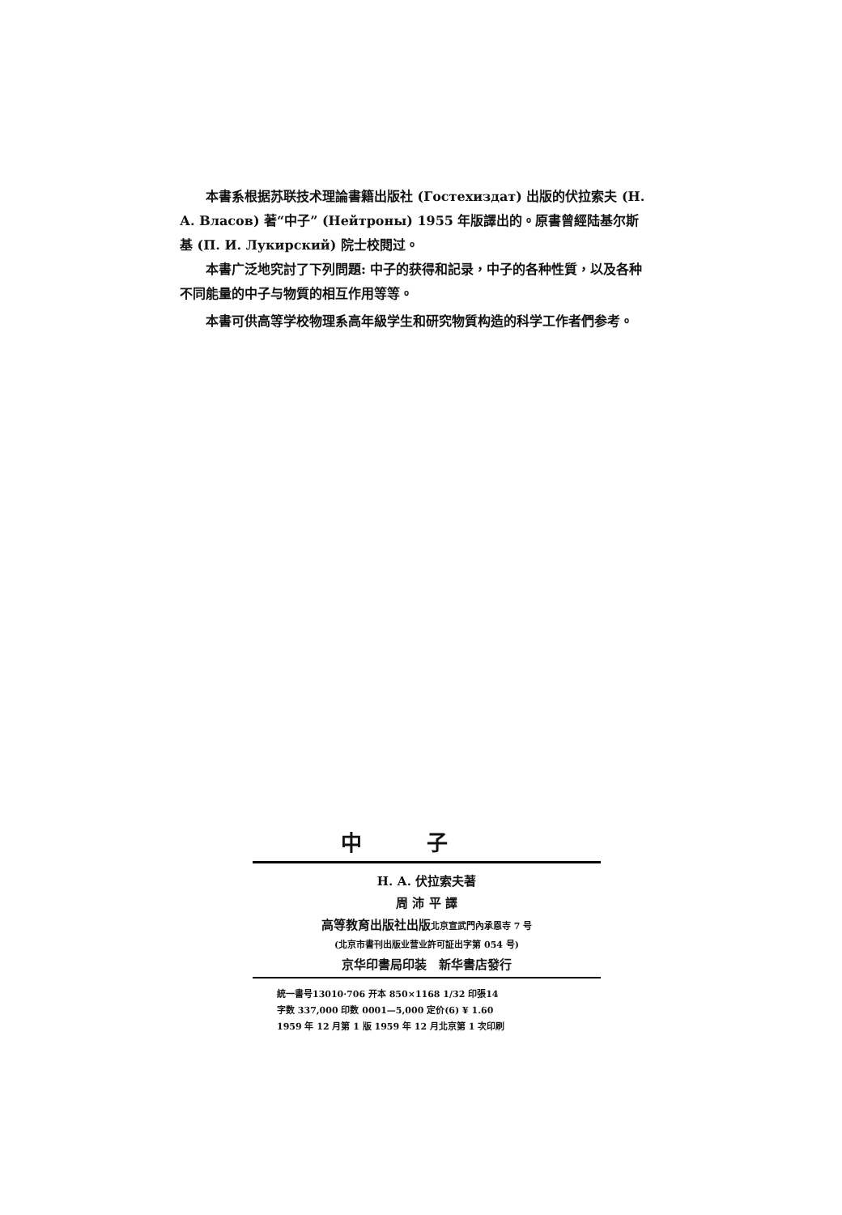本書系根据苏联技术理論書籍出版社 (Гостехиздат) 出版的伏拉索夫 (Н. А. Власов) 著“中子” (Нейтроны) 1955 年版譯出的。原書曾經陆基尔斯基 (П. И. Лукирский) 院士校閱过。
本書广泛地究討了下列問題: 中子的获得和記录，中子的各种性質，以及各种不同能量的中子与物質的相互作用等等。
本書可供高等学校物理系高年級学生和研究物質构造的科学工作者們参考。
中子
Н. А. 伏拉索夫著
周 沛 平 譯
高等教育出版社出版北京宣武門內承恩寺 7 号
(北京市書刊出版业营业許可証出字第 054 号)
京华印書局印装　新华書店發行
統一書号13010·706 开本 850×1168 1/32 印張14
字数 337,000 印数 0001—5,000 定价(6) ¥ 1.60
1959 年 12 月第 1 版 1959 年 12 月北京第 1 次印刷